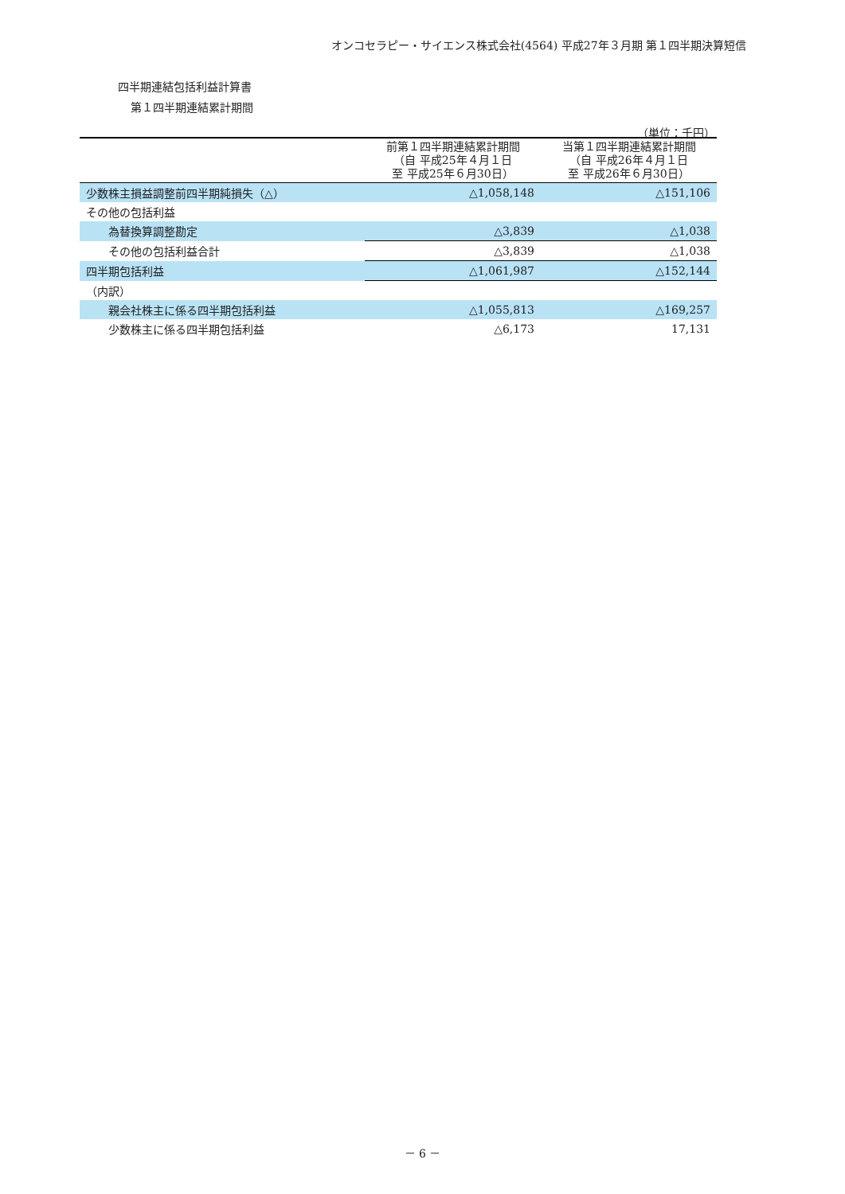オンコセラピー・サイエンス株式会社(4564) 平成27年３月期 第１四半期決算短信
四半期連結包括利益計算書
第１四半期連結累計期間
（単位：千円）
| | 前第１四半期連結累計期間 （自 平成25年４月１日 至 平成25年６月30日） | 当第１四半期連結累計期間 （自 平成26年４月１日 至 平成26年６月30日） |
| --- | --- | --- |
| 少数株主損益調整前四半期純損失（△） | △1,058,148 | △151,106 |
| その他の包括利益 | | |
| 為替換算調整勘定 | △3,839 | △1,038 |
| その他の包括利益合計 | △3,839 | △1,038 |
| 四半期包括利益 | △1,061,987 | △152,144 |
| （内訳） | | |
| 親会社株主に係る四半期包括利益 | △1,055,813 | △169,257 |
| 少数株主に係る四半期包括利益 | △6,173 | 17,131 |
－ 6 －